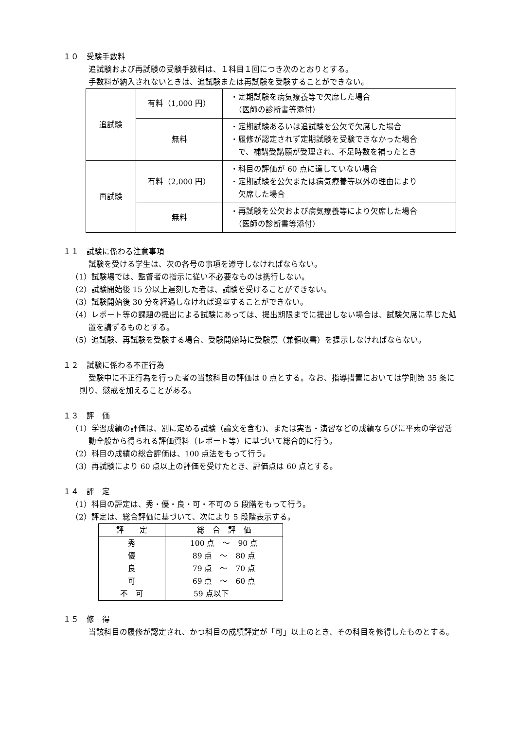１０　受験手数料
追試験および再試験の受験手数料は、１科目１回につき次のとおりとする。
手数料が納入されないときは、追試験または再試験を受験することができない。
| 追試験 | 有料（1,000 円） | ・定期試験を病気療養等で欠席した場合 （医師の診断書等添付） |
| | 無料 | ・定期試験あるいは追試験を公欠で欠席した場合 ・履修が認定されず定期試験を受験できなかった場合 で、補講受講願が受理され、不足時数を補ったとき |
| 再試験 | 有料（2,000 円） | ・科目の評価が 60 点に達していない場合 ・定期試験を公欠または病気療養等以外の理由により 欠席した場合 |
| | 無料 | ・再試験を公欠および病気療養等により欠席した場合 （医師の診断書等添付） |
１１　試験に係わる注意事項
試験を受ける学生は、次の各号の事項を遵守しなければならない。
（1）試験場では、監督者の指示に従い不必要なものは携行しない。
（2）試験開始後 15 分以上遅刻した者は、試験を受けることができない。
（3）試験開始後 30 分を経過しなければ退室することができない。
（4）レポート等の課題の提出による試験にあっては、提出期限までに提出しない場合は、試験欠席に準じた処置を講ずるものとする。
（5）追試験、再試験を受験する場合、受験開始時に受験票（兼領収書）を提示しなければならない。
１２　試験に係わる不正行為
受験中に不正行為を行った者の当該科目の評価は 0 点とする。なお、指導措置においては学則第 35 条に則り、懲戒を加えることがある。
１３　評　価
（1）学習成績の評価は、別に定める試験（論文を含む)、または実習・演習などの成績ならびに平素の学習活動全般から得られる評価資料（レポート等）に基づいて総合的に行う。
（2）科目の成績の総合評価は、100 点法をもって行う。
（3）再試験により 60 点以上の評価を受けたとき、評価点は 60 点とする。
１４　評　定
（1）科目の評定は、秀・優・良・可・不可の 5 段階をもって行う。
（2）評定は、総合評価に基づいて、次により 5 段階表示する。
| 評 定 | 総 合 評 価 |
| --- | --- |
| 秀 | 100 点 ～ 90 点 |
| 優 | 89 点 ～ 80 点 |
| 良 | 79 点 ～ 70 点 |
| 可 | 69 点 ～ 60 点 |
| 不 可 | 59 点以下 |
１５　修　得
当該科目の履修が認定され、かつ科目の成績評定が「可」以上のとき、その科目を修得したものとする。